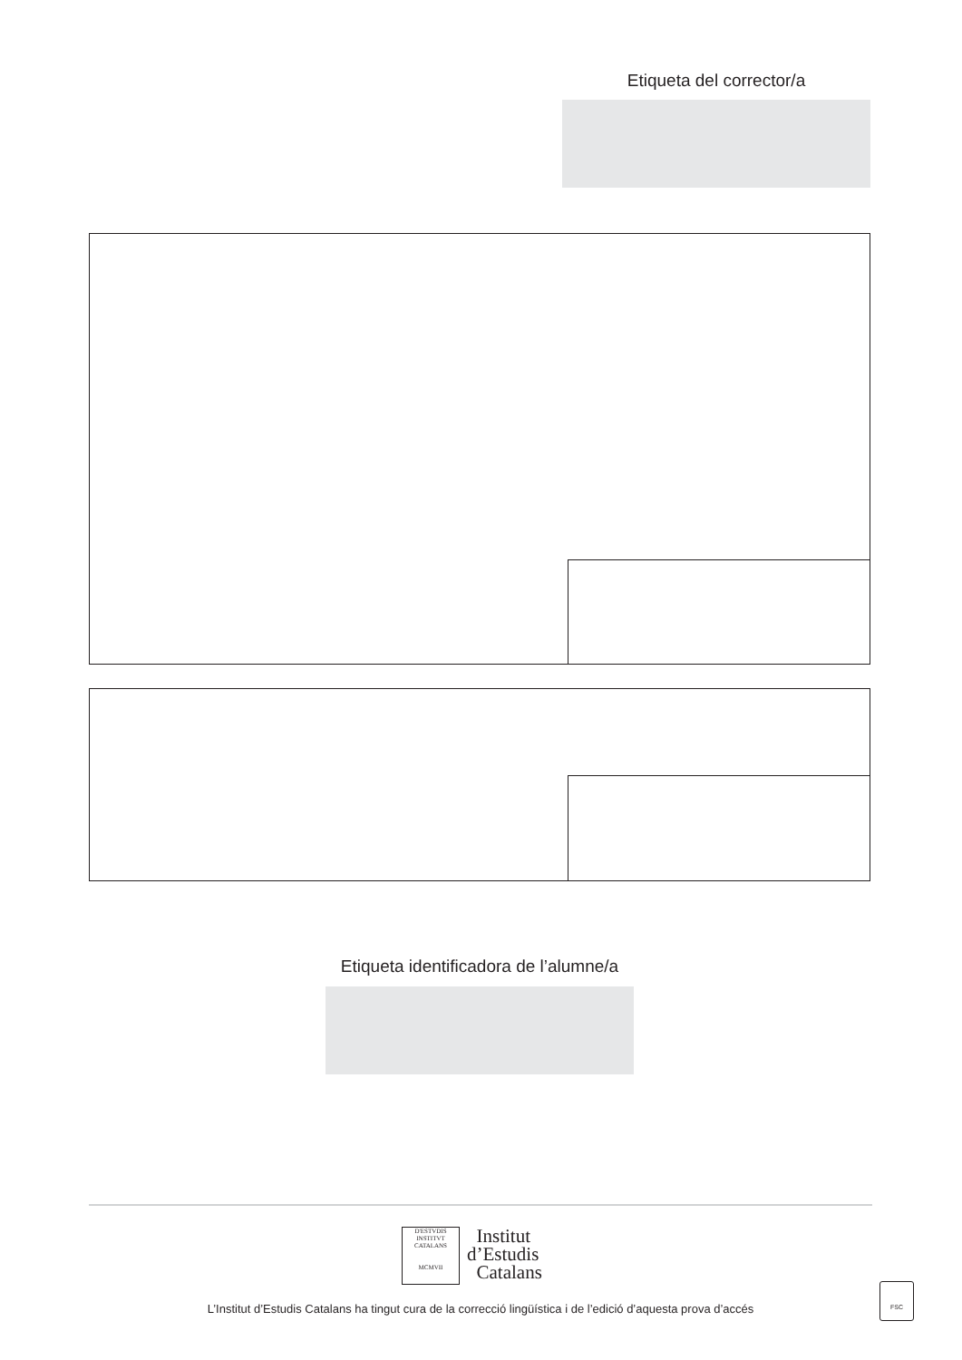Etiqueta del corrector/a
Etiqueta identificadora de l’alumne/a
D'ESTVDIS
INSTITVT CATALANS
MCMVII
Institut
d’Estudis
Catalans
FSC
L’Institut d’Estudis Catalans ha tingut cura de la correcció lingüística i de l’edició d’aquesta prova d’accés